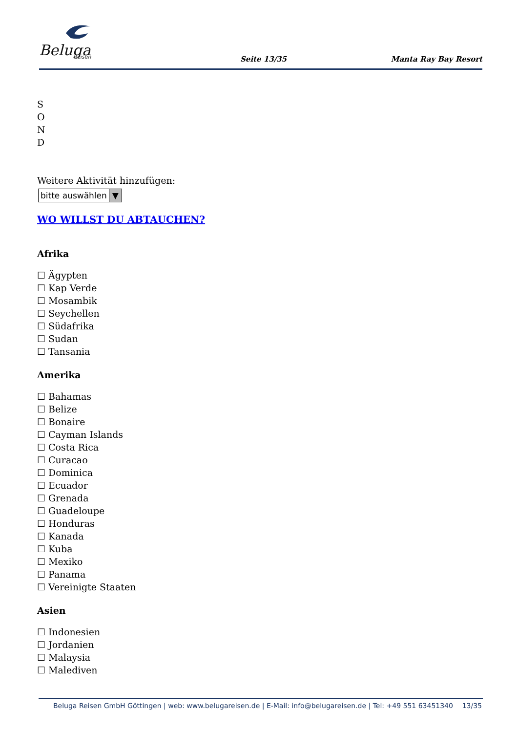Beluga
Reisen
Seite 13/35 Manta Ray Bay Resort
S
O
N
D
Weitere Aktivität hinzufügen:
bitte auswählen ▼
WO WILLST DU ABTAUCHEN?
Afrika
☐ Ägypten
☐ Kap Verde
☐ Mosambik
☐ Seychellen
☐ Südafrika
☐ Sudan
☐ Tansania
Amerika
☐ Bahamas
☐ Belize
☐ Bonaire
☐ Cayman Islands
☐ Costa Rica
☐ Curacao
☐ Dominica
☐ Ecuador
☐ Grenada
☐ Guadeloupe
☐ Honduras
☐ Kanada
☐ Kuba
☐ Mexiko
☐ Panama
☐ Vereinigte Staaten
Asien
☐ Indonesien
☐ Jordanien
☐ Malaysia
☐ Malediven
Beluga Reisen GmbH Göttingen | web: www.belugareisen.de | E-Mail: info@belugareisen.de | Tel: +49 551 63451340 13/35